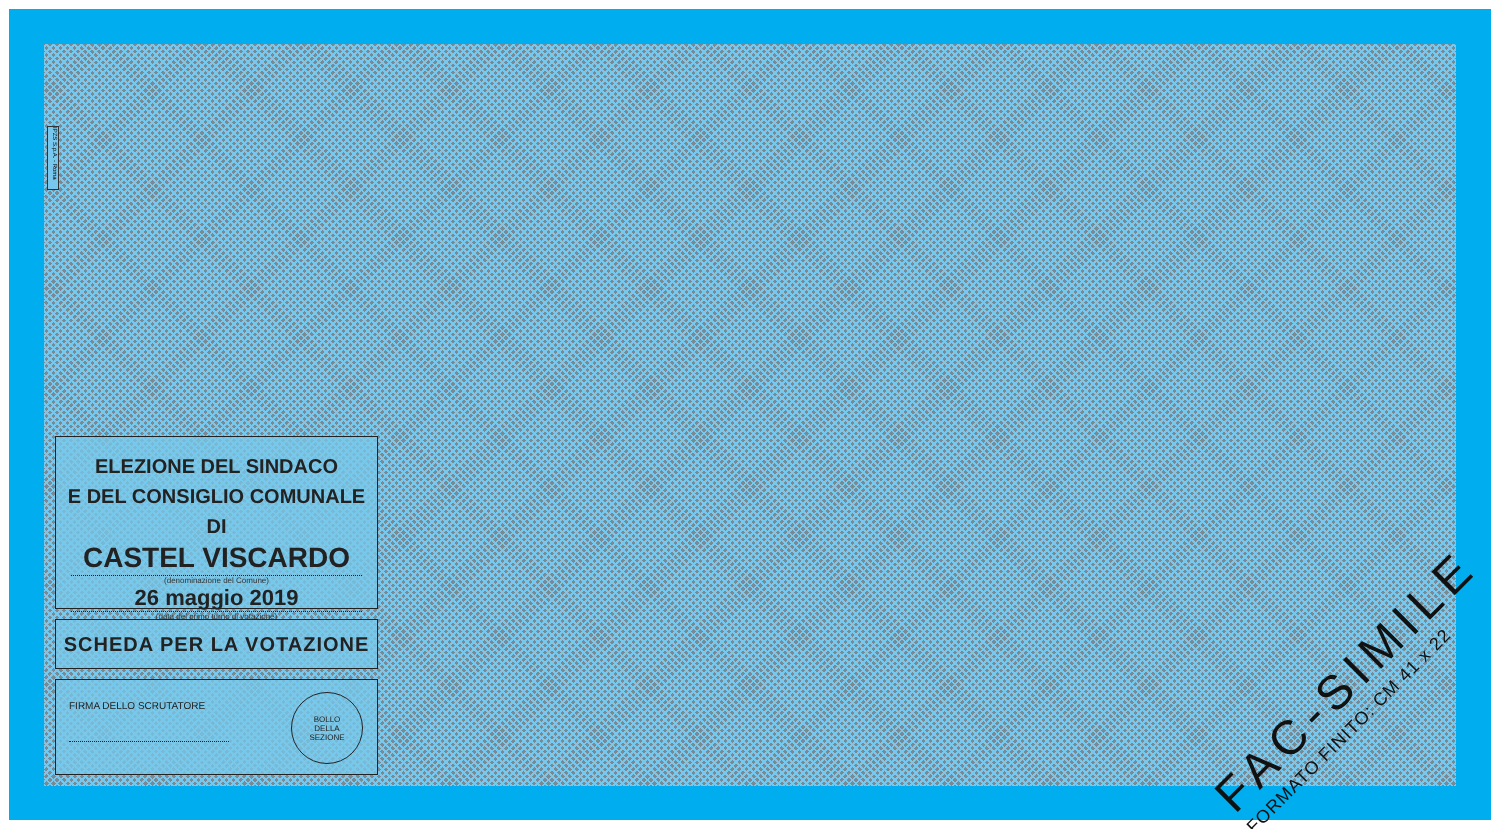IPZS S.p.A. - Roma
ELEZIONE DEL SINDACO
E DEL CONSIGLIO COMUNALE DI
CASTEL VISCARDO
(denominazione del Comune)
26 maggio 2019
(data del primo turno di votazione)
SCHEDA PER LA VOTAZIONE
FIRMA DELLO SCRUTATORE
BOLLO
DELLA
SEZIONE
FAC-SIMILE
FORMATO FINITO: CM 41 x 22